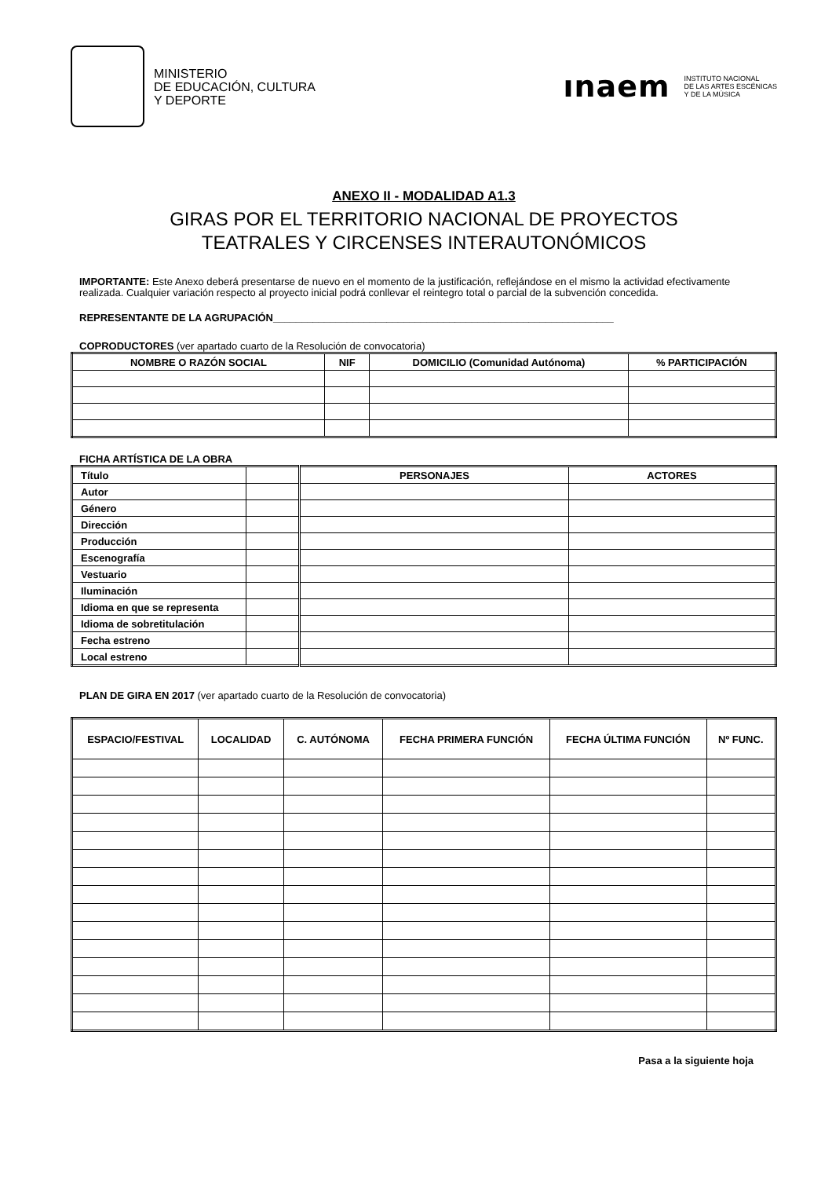MINISTERIO
DE EDUCACIÓN, CULTURA
Y DEPORTE
ınaem INSTITUTO NACIONAL
DE LAS ARTES ESCÉNICAS
Y DE LA MÚSICA
ANEXO II - MODALIDAD A1.3
GIRAS POR EL TERRITORIO NACIONAL DE PROYECTOS
TEATRALES Y CIRCENSES INTERAUTONÓMICOS
IMPORTANTE: Este Anexo deberá presentarse de nuevo en el momento de la justificación, reflejándose en el mismo la actividad efectivamente realizada. Cualquier variación respecto al proyecto inicial podrá conllevar el reintegro total o parcial de la subvención concedida.
REPRESENTANTE DE LA AGRUPACIÓN____________________________________________________________
COPRODUCTORES (ver apartado cuarto de la Resolución de convocatoria)
| NOMBRE O RAZÓN SOCIAL | NIF | DOMICILIO (Comunidad Autónoma) | % PARTICIPACIÓN |
| --- | --- | --- | --- |
FICHA ARTÍSTICA DE LA OBRA
| Título | | PERSONAJES | ACTORES |
| Autor | | | |
| Género | | | |
| Dirección | | | |
| Producción | | | |
| Escenografía | | | |
| Vestuario | | | |
| Iluminación | | | |
| Idioma en que se representa | | | |
| Idioma de sobretitulación | | | |
| Fecha estreno | | | |
| Local estreno | | | |
PLAN DE GIRA EN 2017 (ver apartado cuarto de la Resolución de convocatoria)
| ESPACIO/FESTIVAL | LOCALIDAD | C. AUTÓNOMA | FECHA PRIMERA FUNCIÓN | FECHA ÚLTIMA FUNCIÓN | Nº FUNC. |
| --- | --- | --- | --- | --- | --- |
Pasa a la siguiente hoja